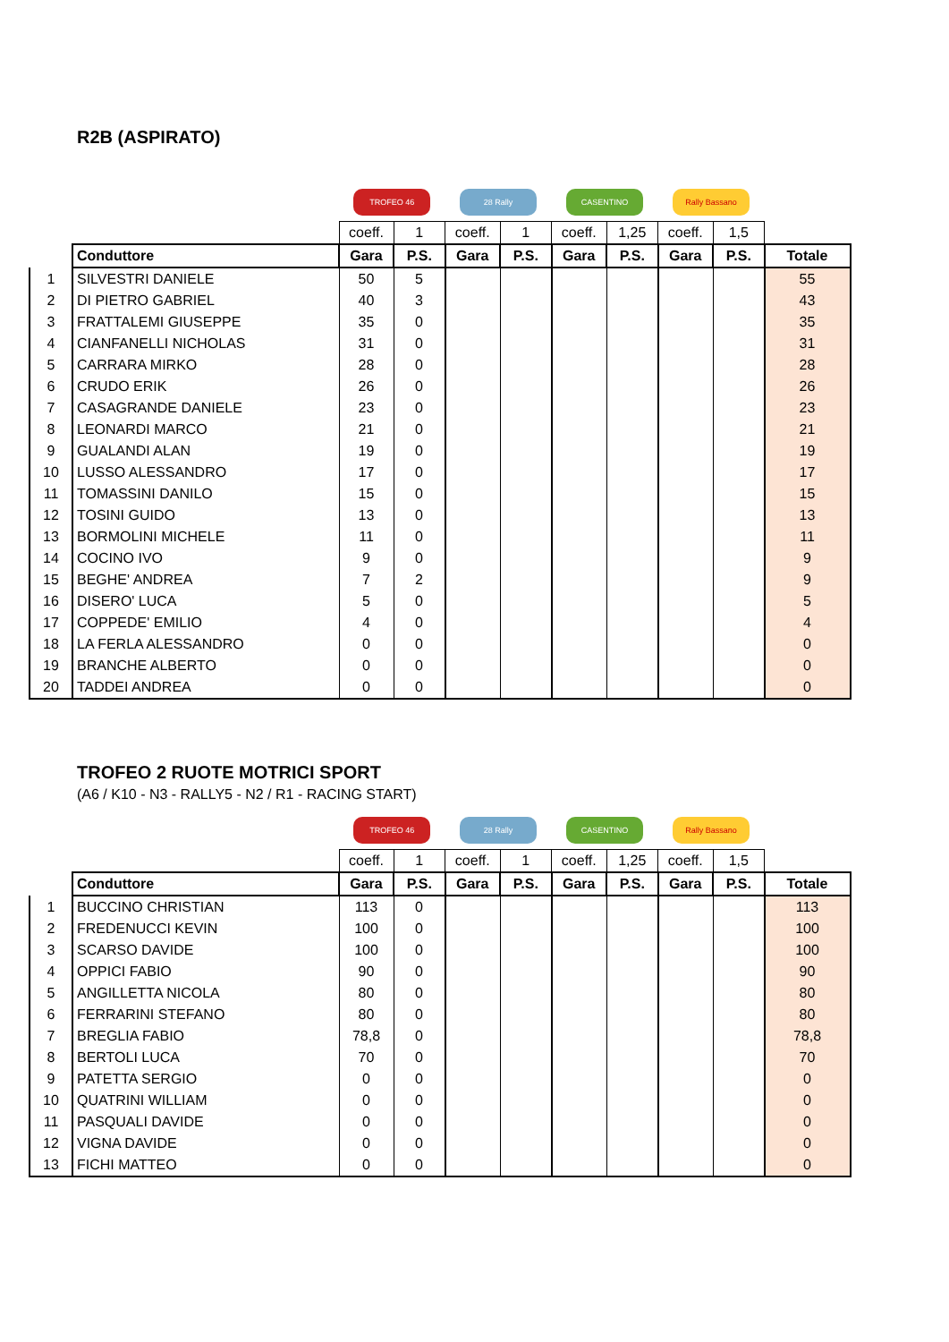R2B (ASPIRATO)
| | | TROFEO 46 | | 28 Rally | | CASENTINO | | Rally Bassano | | |
| | | coeff. | 1 | coeff. | 1 | coeff. | 1,25 | coeff. | 1,5 | |
| | Conduttore | Gara | P.S. | Gara | P.S. | Gara | P.S. | Gara | P.S. | Totale |
| 1 | SILVESTRI DANIELE | 50 | 5 | | | | | | | 55 |
| 2 | DI PIETRO GABRIEL | 40 | 3 | | | | | | | 43 |
| 3 | FRATTALEMI GIUSEPPE | 35 | 0 | | | | | | | 35 |
| 4 | CIANFANELLI NICHOLAS | 31 | 0 | | | | | | | 31 |
| 5 | CARRARA MIRKO | 28 | 0 | | | | | | | 28 |
| 6 | CRUDO ERIK | 26 | 0 | | | | | | | 26 |
| 7 | CASAGRANDE DANIELE | 23 | 0 | | | | | | | 23 |
| 8 | LEONARDI MARCO | 21 | 0 | | | | | | | 21 |
| 9 | GUALANDI ALAN | 19 | 0 | | | | | | | 19 |
| 10 | LUSSO ALESSANDRO | 17 | 0 | | | | | | | 17 |
| 11 | TOMASSINI DANILO | 15 | 0 | | | | | | | 15 |
| 12 | TOSINI GUIDO | 13 | 0 | | | | | | | 13 |
| 13 | BORMOLINI MICHELE | 11 | 0 | | | | | | | 11 |
| 14 | COCINO IVO | 9 | 0 | | | | | | | 9 |
| 15 | BEGHE' ANDREA | 7 | 2 | | | | | | | 9 |
| 16 | DISERO' LUCA | 5 | 0 | | | | | | | 5 |
| 17 | COPPEDE' EMILIO | 4 | 0 | | | | | | | 4 |
| 18 | LA FERLA ALESSANDRO | 0 | 0 | | | | | | | 0 |
| 19 | BRANCHE ALBERTO | 0 | 0 | | | | | | | 0 |
| 20 | TADDEI ANDREA | 0 | 0 | | | | | | | 0 |
TROFEO 2 RUOTE MOTRICI SPORT
(A6 / K10 - N3 - RALLY5 - N2 / R1 - RACING START)
| | | TROFEO 46 | | 28 Rally | | CASENTINO | | Rally Bassano | | |
| | | coeff. | 1 | coeff. | 1 | coeff. | 1,25 | coeff. | 1,5 | |
| | Conduttore | Gara | P.S. | Gara | P.S. | Gara | P.S. | Gara | P.S. | Totale |
| 1 | BUCCINO CHRISTIAN | 113 | 0 | | | | | | | 113 |
| 2 | FREDENUCCI KEVIN | 100 | 0 | | | | | | | 100 |
| 3 | SCARSO DAVIDE | 100 | 0 | | | | | | | 100 |
| 4 | OPPICI FABIO | 90 | 0 | | | | | | | 90 |
| 5 | ANGILLETTA NICOLA | 80 | 0 | | | | | | | 80 |
| 6 | FERRARINI STEFANO | 80 | 0 | | | | | | | 80 |
| 7 | BREGLIA FABIO | 78,8 | 0 | | | | | | | 78,8 |
| 8 | BERTOLI LUCA | 70 | 0 | | | | | | | 70 |
| 9 | PATETTA SERGIO | 0 | 0 | | | | | | | 0 |
| 10 | QUATRINI WILLIAM | 0 | 0 | | | | | | | 0 |
| 11 | PASQUALI DAVIDE | 0 | 0 | | | | | | | 0 |
| 12 | VIGNA DAVIDE | 0 | 0 | | | | | | | 0 |
| 13 | FICHI MATTEO | 0 | 0 | | | | | | | 0 |